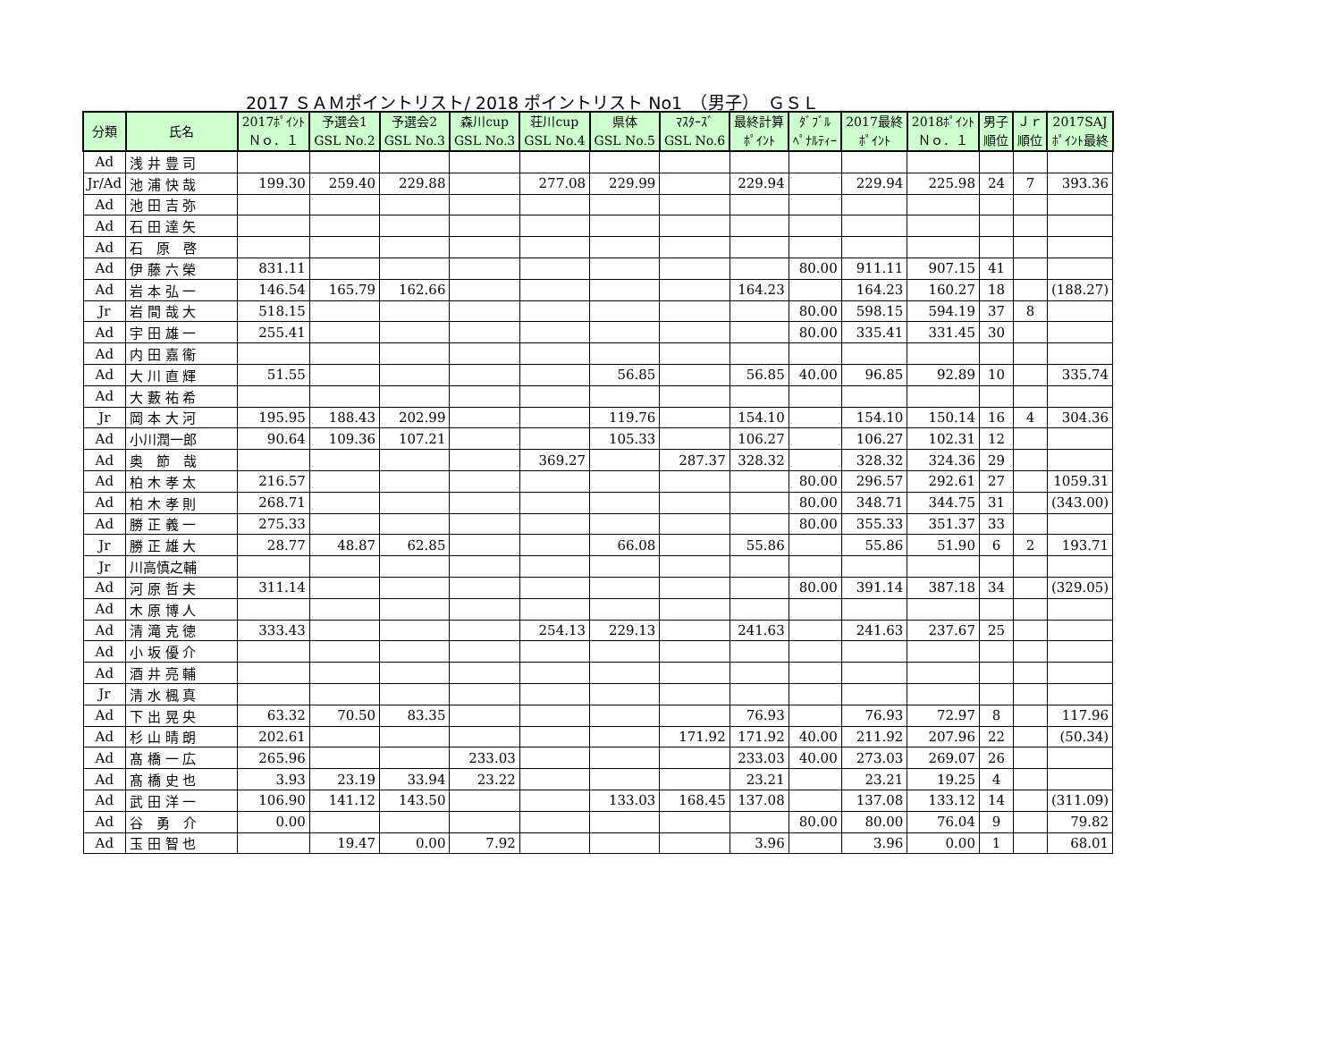2017 ＳＡＭポイントリスト/ 2018 ポイントリスト No1　（男子）　ＧＳＬ
| 分類 | 氏名 | 2017ﾎﾟｲﾝﾄ Ｎｏ．１ | 予選会1 GSL No.2 | 予選会2 GSL No.3 | 森川cup GSL No.3 | 荘川cup GSL No.4 | 県体 GSL No.5 | ﾏｽﾀｰｽﾞ GSL No.6 | 最終計算 ﾎﾟｲﾝﾄ | ﾀﾞﾌﾞﾙ ﾍﾟﾅﾙﾃｨｰ | 2017最終 ﾎﾟｲﾝﾄ | 2018ﾎﾟｲﾝﾄ Ｎｏ．１ | 男子 順位 | Ｊｒ 順位 | 2017SAJ ﾎﾟｲﾝﾄ最終 |
| --- | --- | --- | --- | --- | --- | --- | --- | --- | --- | --- | --- | --- | --- | --- | --- |
| Ad | 浅 井 豊 司 | | | | | | | | | | | | | | |
| Jr/Ad | 池 浦 快 哉 | 199.30 | 259.40 | 229.88 | | 277.08 | 229.99 | | 229.94 | | 229.94 | 225.98 | 24 | 7 | 393.36 |
| Ad | 池 田 吉 弥 | | | | | | | | | | | | | | |
| Ad | 石 田 達 矢 | | | | | | | | | | | | | | |
| Ad | 石 原 啓 | | | | | | | | | | | | | | |
| Ad | 伊 藤 六 榮 | 831.11 | | | | | | | | 80.00 | 911.11 | 907.15 | 41 | | |
| Ad | 岩 本 弘 一 | 146.54 | 165.79 | 162.66 | | | | | 164.23 | | 164.23 | 160.27 | 18 | | (188.27) |
| Jr | 岩 間 哉 大 | 518.15 | | | | | | | | 80.00 | 598.15 | 594.19 | 37 | 8 | |
| Ad | 宇 田 雄 一 | 255.41 | | | | | | | | 80.00 | 335.41 | 331.45 | 30 | | |
| Ad | 内 田 嘉 衞 | | | | | | | | | | | | | | |
| Ad | 大 川 直 輝 | 51.55 | | | | | 56.85 | | 56.85 | 40.00 | 96.85 | 92.89 | 10 | | 335.74 |
| Ad | 大 藪 祐 希 | | | | | | | | | | | | | | |
| Jr | 岡 本 大 河 | 195.95 | 188.43 | 202.99 | | | 119.76 | | 154.10 | | 154.10 | 150.14 | 16 | 4 | 304.36 |
| Ad | 小川潤一郎 | 90.64 | 109.36 | 107.21 | | | 105.33 | | 106.27 | | 106.27 | 102.31 | 12 | | |
| Ad | 奥 節 哉 | | | | | 369.27 | | 287.37 | 328.32 | | 328.32 | 324.36 | 29 | | |
| Ad | 柏 木 孝 太 | 216.57 | | | | | | | | 80.00 | 296.57 | 292.61 | 27 | | 1059.31 |
| Ad | 柏 木 孝 則 | 268.71 | | | | | | | | 80.00 | 348.71 | 344.75 | 31 | | (343.00) |
| Ad | 勝 正 義 一 | 275.33 | | | | | | | | 80.00 | 355.33 | 351.37 | 33 | | |
| Jr | 勝 正 雄 大 | 28.77 | 48.87 | 62.85 | | | 66.08 | | 55.86 | | 55.86 | 51.90 | 6 | 2 | 193.71 |
| Jr | 川高慎之輔 | | | | | | | | | | | | | | |
| Ad | 河 原 哲 夫 | 311.14 | | | | | | | | 80.00 | 391.14 | 387.18 | 34 | | (329.05) |
| Ad | 木 原 博 人 | | | | | | | | | | | | | | |
| Ad | 清 滝 克 徳 | 333.43 | | | | 254.13 | 229.13 | | 241.63 | | 241.63 | 237.67 | 25 | | |
| Ad | 小 坂 優 介 | | | | | | | | | | | | | | |
| Ad | 酒 井 亮 輔 | | | | | | | | | | | | | | |
| Jr | 清 水 楓 真 | | | | | | | | | | | | | | |
| Ad | 下 出 晃 央 | 63.32 | 70.50 | 83.35 | | | | | 76.93 | | 76.93 | 72.97 | 8 | | 117.96 |
| Ad | 杉 山 晴 朗 | 202.61 | | | | | | 171.92 | 171.92 | 40.00 | 211.92 | 207.96 | 22 | | (50.34) |
| Ad | 髙 橋 一 広 | 265.96 | | | 233.03 | | | | 233.03 | 40.00 | 273.03 | 269.07 | 26 | | |
| Ad | 髙 橋 史 也 | 3.93 | 23.19 | 33.94 | 23.22 | | | | 23.21 | | 23.21 | 19.25 | 4 | | |
| Ad | 武 田 洋 一 | 106.90 | 141.12 | 143.50 | | | 133.03 | 168.45 | 137.08 | | 137.08 | 133.12 | 14 | | (311.09) |
| Ad | 谷 勇 介 | 0.00 | | | | | | | | 80.00 | 80.00 | 76.04 | 9 | | 79.82 |
| Ad | 玉 田 智 也 | | 19.47 | 0.00 | 7.92 | | | | 3.96 | | 3.96 | 0.00 | 1 | | 68.01 |